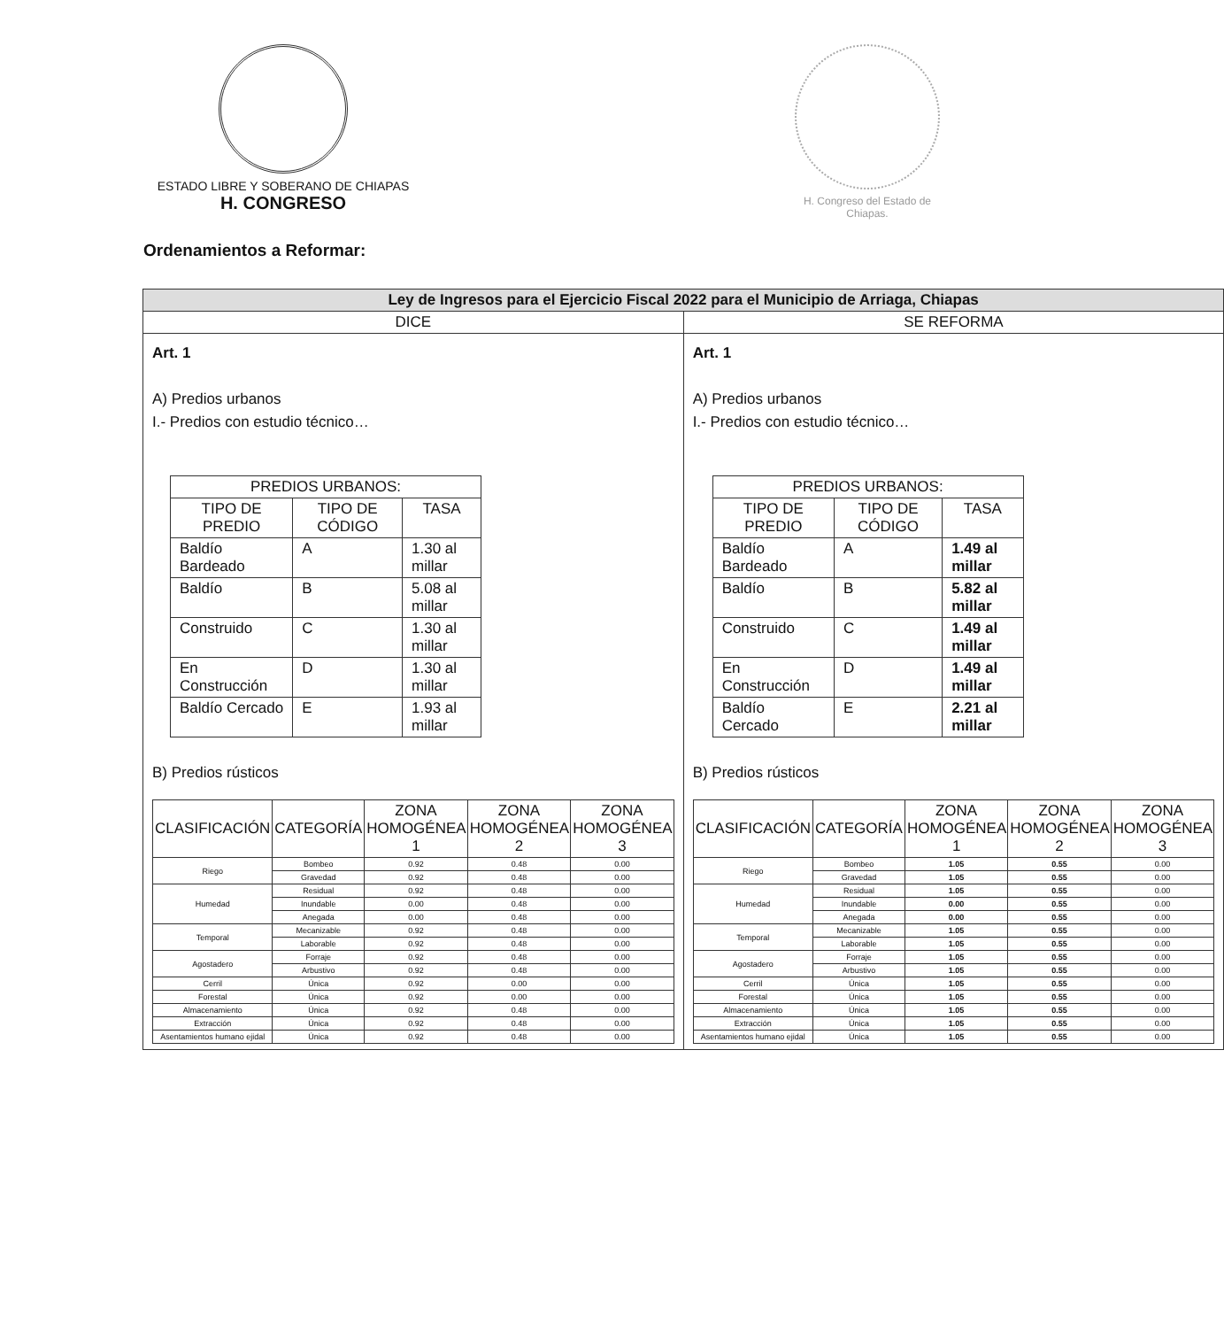ESTADO LIBRE Y SOBERANO DE CHIAPAS
H. CONGRESO
H. Congreso del Estado de Chiapas.
Ordenamientos a Reformar:
| Ley de Ingresos para el Ejercicio Fiscal 2022 para el Municipio de Arriaga, Chiapas | |
| --- | --- |
| DICE | SE REFORMA |
| Art. 1 A) Predios urbanos I.- Predios con estudio técnico… / PREDIOS URBANOS: / / / / --- / --- / --- / / TIPO DE PREDIO / TIPO DE CÓDIGO / TASA / / Baldío Bardeado / A / 1.30 al millar / / Baldío / B / 5.08 al millar / / Construido / C / 1.30 al millar / / En Construcción / D / 1.30 al millar / / Baldío Cercado / E / 1.93 al millar / B) Predios rústicos / CLASIFICACIÓN / CATEGORÍA / ZONA HOMOGÉNEA 1 / ZONA HOMOGÉNEA 2 / ZONA HOMOGÉNEA 3 / / --- / --- / --- / --- / --- / / Riego / Bombeo / 0.92 / 0.48 / 0.00 / / / Gravedad / 0.92 / 0.48 / 0.00 / / Humedad / Residual / 0.92 / 0.48 / 0.00 / / / Inundable / 0.00 / 0.48 / 0.00 / / / Anegada / 0.00 / 0.48 / 0.00 / / Temporal / Mecanizable / 0.92 / 0.48 / 0.00 / / / Laborable / 0.92 / 0.48 / 0.00 / / Agostadero / Forraje / 0.92 / 0.48 / 0.00 / / / Arbustivo / 0.92 / 0.48 / 0.00 / / Cerril / Única / 0.92 / 0.00 / 0.00 / / Forestal / Única / 0.92 / 0.00 / 0.00 / / Almacenamiento / Única / 0.92 / 0.48 / 0.00 / / Extracción / Única / 0.92 / 0.48 / 0.00 / / Asentamientos humano ejidal / Única / 0.92 / 0.48 / 0.00 / | Art. 1 A) Predios urbanos I.- Predios con estudio técnico… / PREDIOS URBANOS: / / / / --- / --- / --- / / TIPO DE PREDIO / TIPO DE CÓDIGO / TASA / / Baldío Bardeado / A / 1.49 al millar / / Baldío / B / 5.82 al millar / / Construido / C / 1.49 al millar / / En Construcción / D / 1.49 al millar / / Baldío Cercado / E / 2.21 al millar / B) Predios rústicos / CLASIFICACIÓN / CATEGORÍA / ZONA HOMOGÉNEA 1 / ZONA HOMOGÉNEA 2 / ZONA HOMOGÉNEA 3 / / --- / --- / --- / --- / --- / / Riego / Bombeo / 1.05 / 0.55 / 0.00 / / / Gravedad / 1.05 / 0.55 / 0.00 / / Humedad / Residual / 1.05 / 0.55 / 0.00 / / / Inundable / 0.00 / 0.55 / 0.00 / / / Anegada / 0.00 / 0.55 / 0.00 / / Temporal / Mecanizable / 1.05 / 0.55 / 0.00 / / / Laborable / 1.05 / 0.55 / 0.00 / / Agostadero / Forraje / 1.05 / 0.55 / 0.00 / / / Arbustivo / 1.05 / 0.55 / 0.00 / / Cerril / Única / 1.05 / 0.55 / 0.00 / / Forestal / Única / 1.05 / 0.55 / 0.00 / / Almacenamiento / Única / 1.05 / 0.55 / 0.00 / / Extracción / Única / 1.05 / 0.55 / 0.00 / / Asentamientos humano ejidal / Única / 1.05 / 0.55 / 0.00 / |